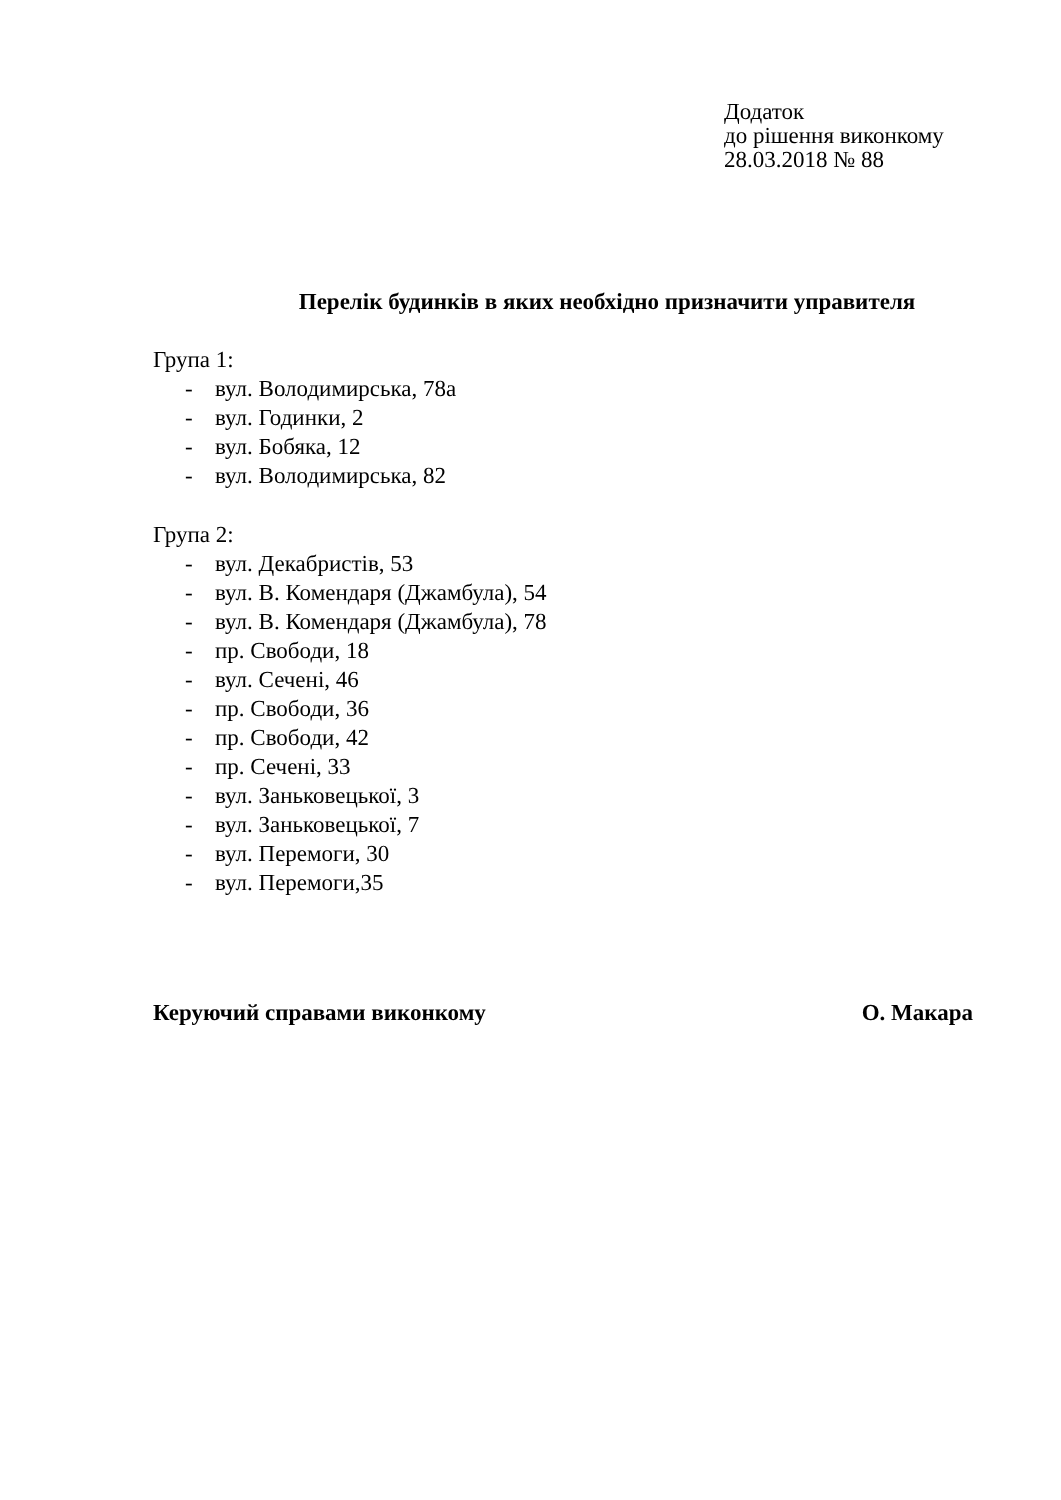Додаток
до рішення виконкому
28.03.2018 № 88
Перелік будинків в яких необхідно призначити управителя
Група 1:
- вул. Володимирська, 78а
- вул. Годинки, 2
- вул. Бобяка, 12
- вул. Володимирська, 82
Група 2:
- вул. Декабристів, 53
- вул. В. Комендаря (Джамбула), 54
- вул. В. Комендаря (Джамбула), 78
- пр. Свободи, 18
- вул. Сечені, 46
- пр. Свободи, 36
- пр. Свободи, 42
- пр. Сечені, 33
- вул. Заньковецької, 3
- вул. Заньковецької, 7
- вул. Перемоги, 30
- вул. Перемоги,35
Керуючий справами виконкому О. Макара